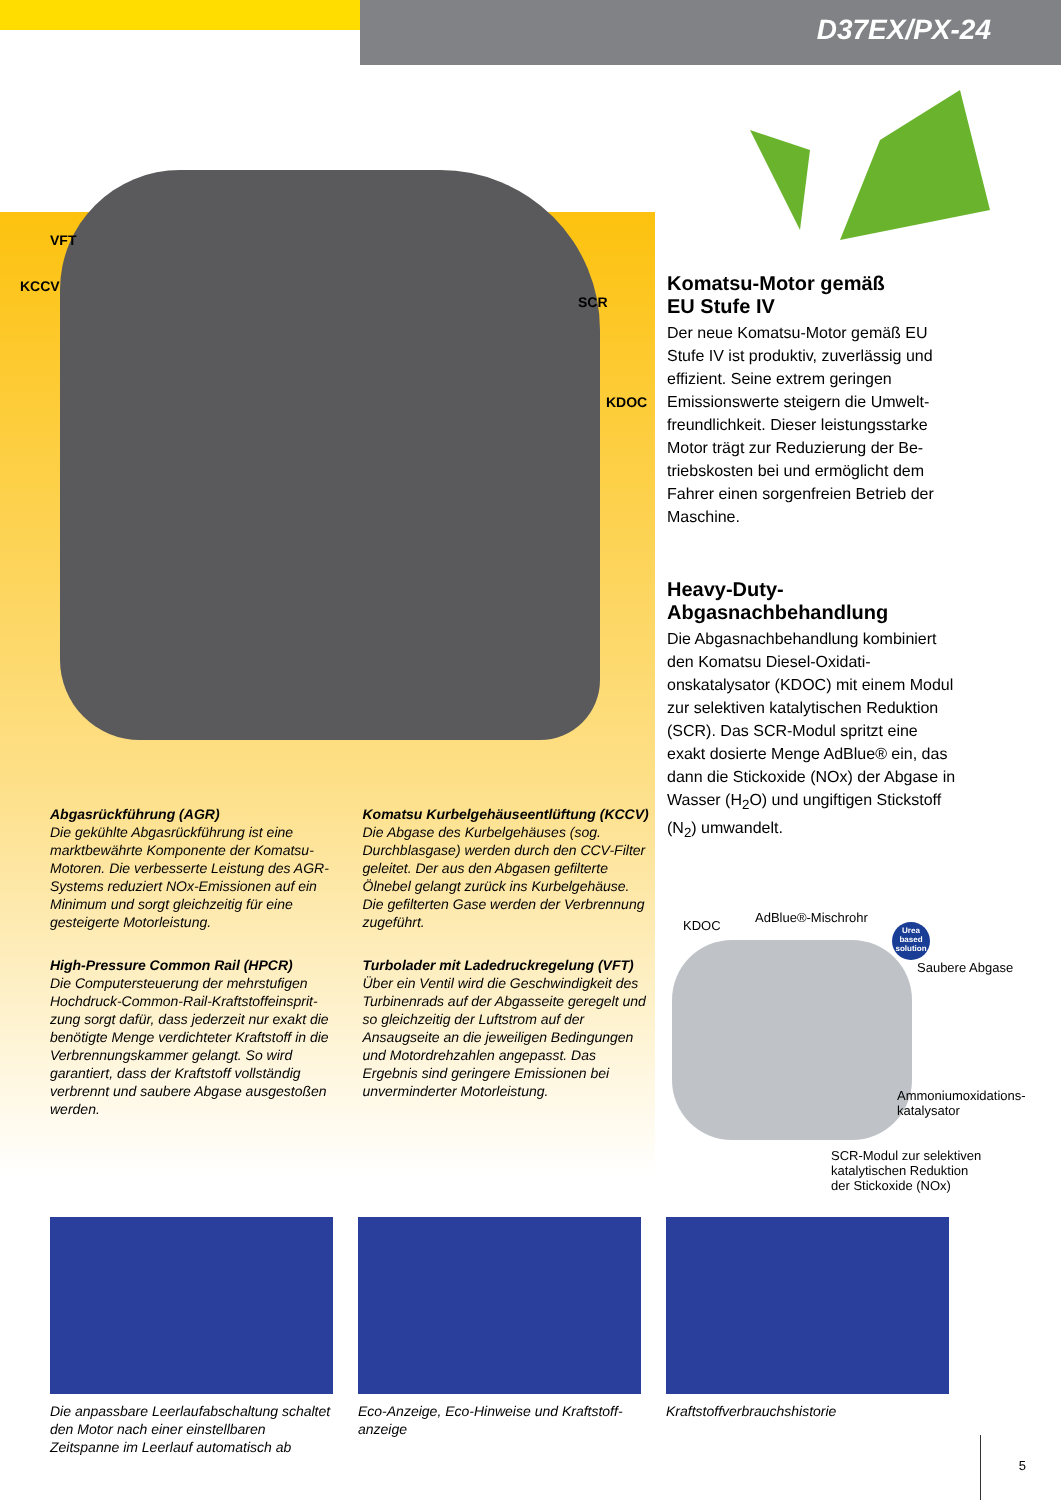D37EX/PX-24
VFT
KCCV
SCR
KDOC
Komatsu-Motor gemäß
EU Stufe IV
Der neue Komatsu-Motor gemäß EU Stufe IV ist produktiv, zuverlässig und effizient. Seine extrem geringen Emissionswerte steigern die Umwelt­freundlichkeit. Dieser leistungsstarke Motor trägt zur Reduzierung der Be­triebskosten bei und ermöglicht dem Fahrer einen sorgenfreien Betrieb der Maschine.
Heavy-Duty-
Abgasnachbehandlung
Die Abgasnachbehandlung kombi­niert den Komatsu Diesel-Oxidati­onskatalysator (KDOC) mit einem Modul zur selektiven katalytischen Reduktion (SCR). Das SCR-Modul spritzt eine exakt dosierte Menge AdBlue® ein, das dann die Stick­oxide (NOx) der Abgase in Wasser (H<sub>2</sub>O) und ungiftigen Stickstoff (N<sub>2</sub>) umwandelt.
Abgasrückführung (AGR)
Die gekühlte Abgasrückführung ist eine marktbewährte Komponente der Komatsu-Motoren. Die verbesserte Leistung des AGR-Systems reduziert NOx-Emissionen auf ein Minimum und sorgt gleichzeitig für eine gesteigerte Motorleistung.
Komatsu Kurbelgehäuseentlüftung (KCCV)
Die Abgase des Kurbelgehäuses (sog. Durchblasgase) werden durch den CCV-Fil­ter geleitet. Der aus den Abgasen gefilterte Ölnebel gelangt zurück ins Kurbelgehäuse. Die gefilterten Gase werden der Verbren­nung zugeführt.
High-Pressure Common Rail (HPCR)
Die Computersteuerung der mehrstufigen Hochdruck-Common-Rail-Kraftstoffeinsprit­zung sorgt dafür, dass jederzeit nur exakt die benötigte Menge verdichteter Kraftstoff in die Verbrennungskammer gelangt. So wird garantiert, dass der Kraftstoff vollständig verbrennt und saubere Abgase ausgestoßen werden.
Turbolader mit Ladedruckregelung (VFT)
Über ein Ventil wird die Geschwindigkeit des Turbinenrads auf der Abgasseite geregelt und so gleichzeitig der Luftstrom auf der Ansaugseite an die jeweiligen Bedingun­gen und Motordrehzahlen angepasst. Das Ergebnis sind geringere Emissionen bei unverminderter Motorleistung.
KDOC
AdBlue®-Mischrohr
Urea based solution
Saubere Abgase
Ammoniumoxidations-
katalysator
SCR-Modul zur selektiven
katalytischen Reduktion
der Stickoxide (NOx)
Die anpassbare Leerlaufabschaltung schaltet den Motor nach einer einstellbaren Zeitspanne im Leerlauf automatisch ab
Eco-Anzeige, Eco-Hinweise und Kraftstoff­anzeige
Kraftstoffverbrauchshistorie
5